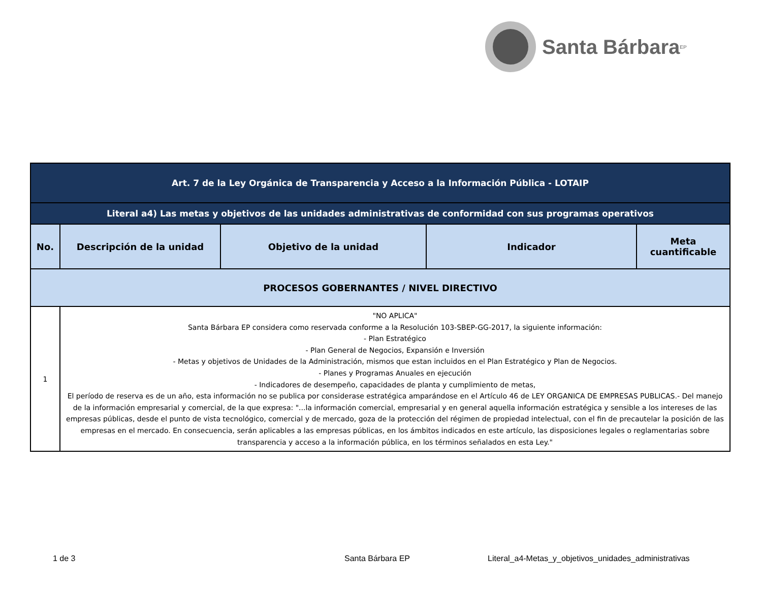Santa Bárbara EP
| Art. 7 de la Ley Orgánica de Transparencia y Acceso a la Información Pública - LOTAIP | | | | |
| --- | --- | --- | --- | --- |
| Literal a4) Las metas y objetivos de las unidades administrativas de conformidad con sus programas operativos | | | | |
| No. | Descripción de la unidad | Objetivo de la unidad | Indicador | Meta cuantificable |
| PROCESOS GOBERNANTES / NIVEL DIRECTIVO | | | | |
| 1 | "NO APLICA" Santa Bárbara EP considera como reservada conforme a la Resolución 103-SBEP-GG-2017, la siguiente información: - Plan Estratégico - Plan General de Negocios, Expansión e Inversión - Metas y objetivos de Unidades de la Administración, mismos que estan incluidos en el Plan Estratégico y Plan de Negocios. - Planes y Programas Anuales en ejecución - Indicadores de desempeño, capacidades de planta y cumplimiento de metas, El período de reserva es de un año, esta información no se publica por considerase estratégica amparándose en el Artículo 46 de LEY ORGANICA DE EMPRESAS PUBLICAS.- Del manejo de la información empresarial y comercial, de la que expresa: "...la información comercial, empresarial y en general aquella información estratégica y sensible a los intereses de las empresas públicas, desde el punto de vista tecnológico, comercial y de mercado, goza de la protección del régimen de propiedad intelectual, con el fin de precautelar la posición de las empresas en el mercado. En consecuencia, serán aplicables a las empresas públicas, en los ámbitos indicados en este artículo, las disposiciones legales o reglamentarias sobre transparencia y acceso a la información pública, en los términos señalados en esta Ley." | | | |
1 de 3 Santa Bárbara EP Literal_a4-Metas_y_objetivos_unidades_administrativas